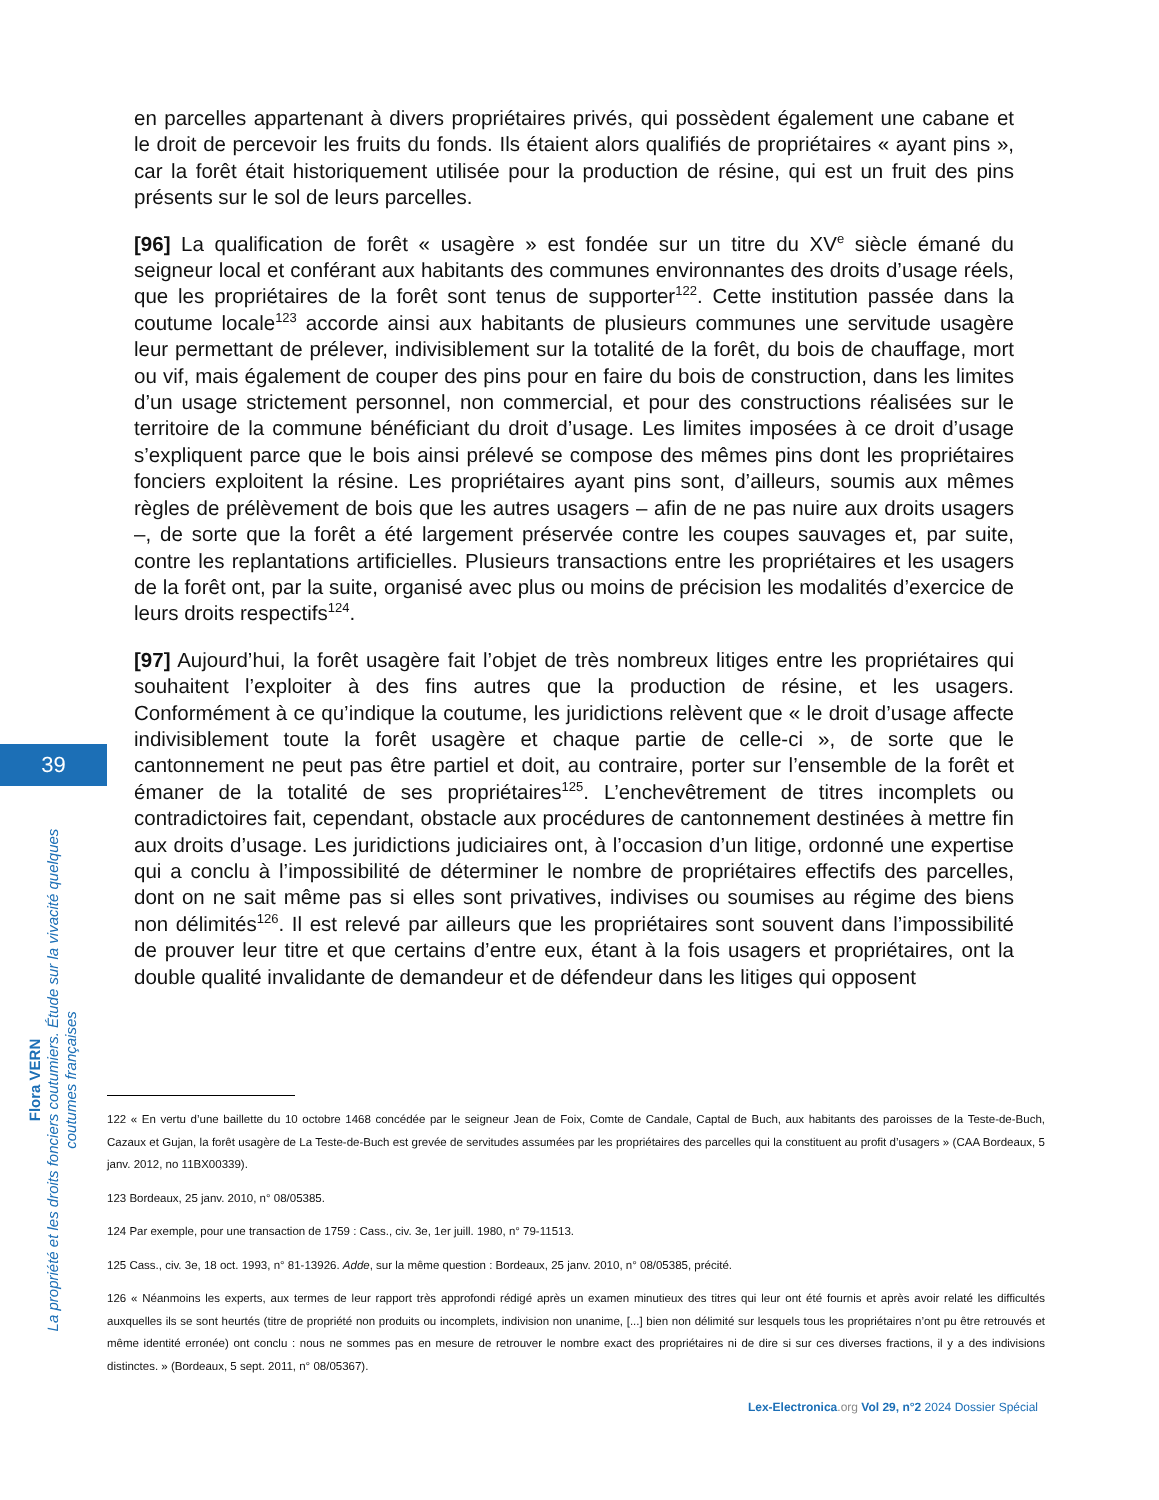en parcelles appartenant à divers propriétaires privés, qui possèdent également une cabane et le droit de percevoir les fruits du fonds. Ils étaient alors qualifiés de propriétaires « ayant pins », car la forêt était historiquement utilisée pour la production de résine, qui est un fruit des pins présents sur le sol de leurs parcelles.
[96] La qualification de forêt « usagère » est fondée sur un titre du XV<sup>e</sup> siècle émané du seigneur local et conférant aux habitants des communes environnantes des droits d’usage réels, que les propriétaires de la forêt sont tenus de supporter<sup>122</sup>. Cette institution passée dans la coutume locale<sup>123</sup> accorde ainsi aux habitants de plusieurs communes une servitude usagère leur permettant de prélever, indivisiblement sur la totalité de la forêt, du bois de chauffage, mort ou vif, mais également de couper des pins pour en faire du bois de construction, dans les limites d’un usage strictement personnel, non commercial, et pour des constructions réalisées sur le territoire de la commune bénéficiant du droit d’usage. Les limites imposées à ce droit d’usage s’expliquent parce que le bois ainsi prélevé se compose des mêmes pins dont les propriétaires fonciers exploitent la résine. Les propriétaires ayant pins sont, d’ailleurs, soumis aux mêmes règles de prélèvement de bois que les autres usagers – afin de ne pas nuire aux droits usagers –, de sorte que la forêt a été largement préservée contre les coupes sauvages et, par suite, contre les replantations artificielles. Plusieurs transactions entre les propriétaires et les usagers de la forêt ont, par la suite, organisé avec plus ou moins de précision les modalités d’exercice de leurs droits respectifs<sup>124</sup>.
[97] Aujourd’hui, la forêt usagère fait l’objet de très nombreux litiges entre les propriétaires qui souhaitent l’exploiter à des fins autres que la production de résine, et les usagers. Conformément à ce qu’indique la coutume, les juridictions relèvent que « le droit d’usage affecte indivisiblement toute la forêt usagère et chaque partie de celle-ci », de sorte que le cantonnement ne peut pas être partiel et doit, au contraire, porter sur l’ensemble de la forêt et émaner de la totalité de ses propriétaires<sup>125</sup>. L’enchevêtrement de titres incomplets ou contradictoires fait, cependant, obstacle aux procédures de cantonnement destinées à mettre fin aux droits d’usage. Les juridictions judiciaires ont, à l’occasion d’un litige, ordonné une expertise qui a conclu à l’impossibilité de déterminer le nombre de propriétaires effectifs des parcelles, dont on ne sait même pas si elles sont privatives, indivises ou soumises au régime des biens non délimités<sup>126</sup>. Il est relevé par ailleurs que les propriétaires sont souvent dans l’impossibilité de prouver leur titre et que certains d’entre eux, étant à la fois usagers et propriétaires, ont la double qualité invalidante de demandeur et de défendeur dans les litiges qui opposent
39
Flora VERN
La propriété et les droits fonciers coutumiers. Étude sur la vivacité quelques coutumes françaises
122 « En vertu d’une baillette du 10 octobre 1468 concédée par le seigneur Jean de Foix, Comte de Candale, Captal de Buch, aux habitants des paroisses de la Teste-de-Buch, Cazaux et Gujan, la forêt usagère de La Teste-de-Buch est grevée de servitudes assumées par les propriétaires des parcelles qui la constituent au profit d’usagers » (CAA Bordeaux, 5 janv. 2012, no 11BX00339).
123 Bordeaux, 25 janv. 2010, n° 08/05385.
124 Par exemple, pour une transaction de 1759 : Cass., civ. 3e, 1er juill. 1980, n° 79-11513.
125 Cass., civ. 3e, 18 oct. 1993, n° 81-13926. Adde, sur la même question : Bordeaux, 25 janv. 2010, n° 08/05385, précité.
126 « Néanmoins les experts, aux termes de leur rapport très approfondi rédigé après un examen minutieux des titres qui leur ont été fournis et après avoir relaté les difficultés auxquelles ils se sont heurtés (titre de propriété non produits ou incomplets, indivision non unanime, [...] bien non délimité sur lesquels tous les propriétaires n’ont pu être retrouvés et même identité erronée) ont conclu : nous ne sommes pas en mesure de retrouver le nombre exact des propriétaires ni de dire si sur ces diverses fractions, il y a des indivisions distinctes. » (Bordeaux, 5 sept. 2011, n° 08/05367).
Lex-Electronica.org Vol 29, n°2 2024 Dossier Spécial